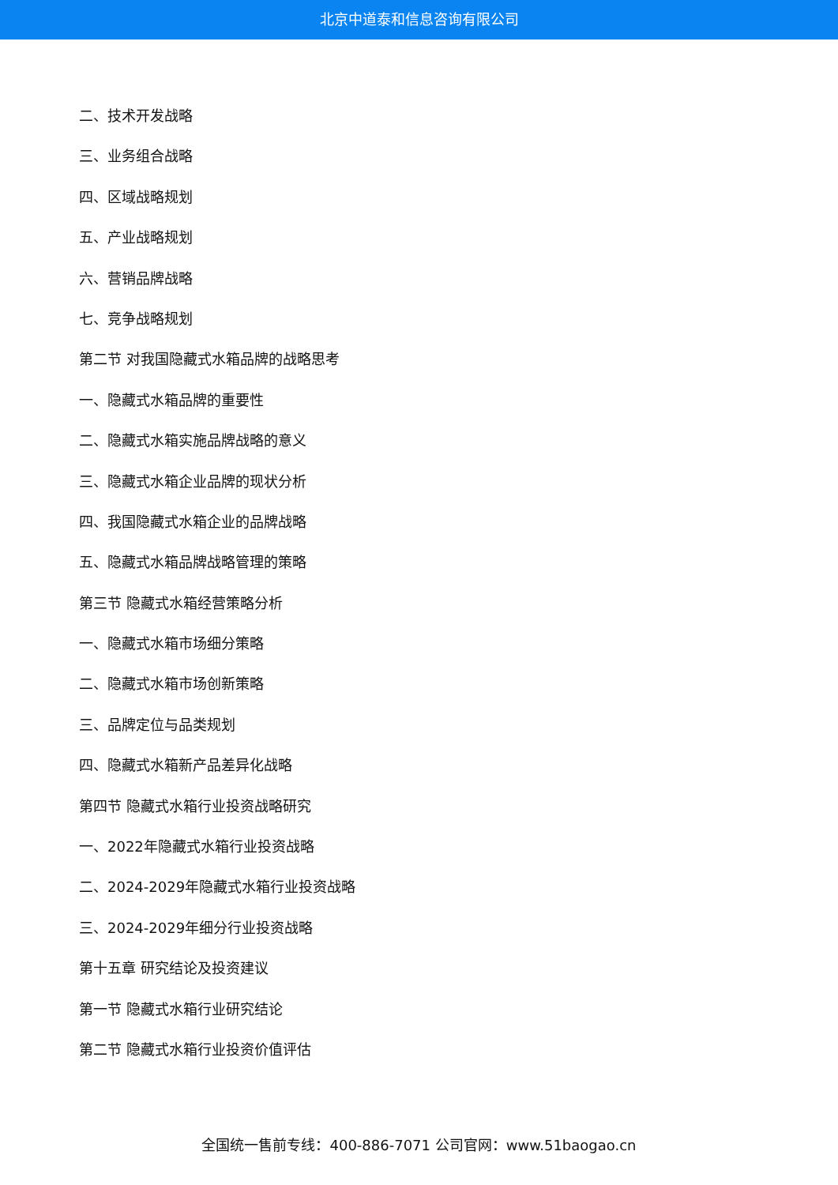北京中道泰和信息咨询有限公司
二、技术开发战略
三、业务组合战略
四、区域战略规划
五、产业战略规划
六、营销品牌战略
七、竞争战略规划
第二节 对我国隐藏式水箱品牌的战略思考
一、隐藏式水箱品牌的重要性
二、隐藏式水箱实施品牌战略的意义
三、隐藏式水箱企业品牌的现状分析
四、我国隐藏式水箱企业的品牌战略
五、隐藏式水箱品牌战略管理的策略
第三节 隐藏式水箱经营策略分析
一、隐藏式水箱市场细分策略
二、隐藏式水箱市场创新策略
三、品牌定位与品类规划
四、隐藏式水箱新产品差异化战略
第四节 隐藏式水箱行业投资战略研究
一、2022年隐藏式水箱行业投资战略
二、2024-2029年隐藏式水箱行业投资战略
三、2024-2029年细分行业投资战略
第十五章 研究结论及投资建议
第一节 隐藏式水箱行业研究结论
第二节 隐藏式水箱行业投资价值评估
全国统一售前专线：400-886-7071 公司官网：www.51baogao.cn